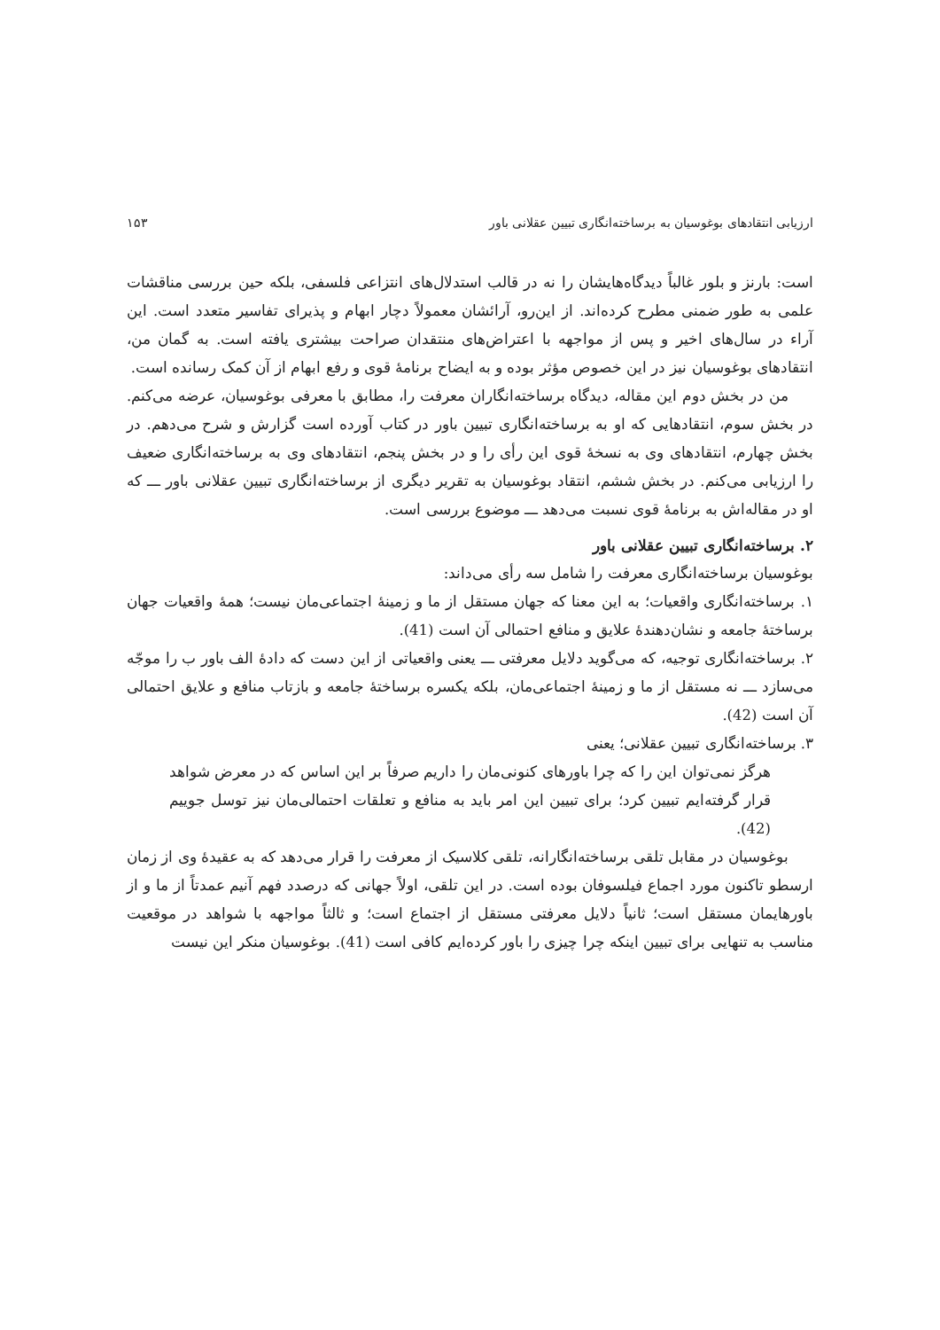ارزیابی انتقادهای بوغوسیان به برساخته‌انگاری تبیین عقلانی باور ۱۵۳
است: بارنز و بلور غالباً دیدگاه‌هایشان را نه در قالب استدلال‌های انتزاعی فلسفی، بلکه حین بررسی مناقشات علمی به طور ضمنی مطرح کرده‌اند. از این‌رو، آرائشان معمولاً دچار ابهام و پذیرای تفاسیر متعدد است. این آراء در سال‌های اخیر و پس از مواجهه با اعتراض‌های منتقدان صراحت بیشتری یافته است. به گمان من، انتقادهای بوغوسیان نیز در این خصوص مؤثر بوده و به ایضاح برنامهٔ قوی و رفع ابهام از آن کمک رسانده است.
من در بخش دوم این مقاله، دیدگاه برساخته‌انگاران معرفت را، مطابق با معرفی بوغوسیان، عرضه می‌کنم. در بخش سوم، انتقادهایی که او به برساخته‌انگاری تبیین باور در کتاب آورده است گزارش و شرح می‌دهم. در بخش چهارم، انتقادهای وی به نسخهٔ قوی این رأی را و در بخش پنجم، انتقادهای وی به برساخته‌انگاری ضعیف را ارزیابی می‌کنم. در بخش ششم، انتقاد بوغوسیان به تقریر دیگری از برساخته‌انگاری تبیین عقلانی باور ـــ که او در مقاله‌اش به برنامهٔ قوی نسبت می‌دهد ـــ موضوع بررسی است.
۲. برساخته‌انگاری تبیین عقلانی باور
بوغوسیان برساخته‌انگاری معرفت را شامل سه رأی می‌داند:
۱. برساخته‌انگاری واقعیات؛ به این معنا که جهان مستقل از ما و زمینهٔ اجتماعی‌مان نیست؛ همهٔ واقعیات جهان برساختهٔ جامعه و نشان‌دهندهٔ علایق و منافع احتمالی آن است (41).
۲. برساخته‌انگاری توجیه، که می‌گوید دلایل معرفتی ـــ یعنی واقعیاتی از این دست که دادهٔ الف باور ب را موجّه می‌سازد ـــ نه مستقل از ما و زمینهٔ اجتماعی‌مان، بلکه یکسره برساختهٔ جامعه و بازتاب منافع و علایق احتمالی آن است (42).
۳. برساخته‌انگاری تبیین عقلانی؛ یعنی
هرگز نمی‌توان این را که چرا باورهای کنونی‌مان را داریم صرفاً بر این اساس که در معرض شواهد قرار گرفته‌ایم تبیین کرد؛ برای تبیین این امر باید به منافع و تعلقات احتمالی‌مان نیز توسل جوییم (42).
بوغوسیان در مقابل تلقی برساخته‌انگارانه، تلقی کلاسیک از معرفت را قرار می‌دهد که به عقیدهٔ وی از زمان ارسطو تاکنون مورد اجماع فیلسوفان بوده است. در این تلقی، اولاً جهانی که درصدد فهم آنیم عمدتاً از ما و از باورهایمان مستقل است؛ ثانیاً دلایل معرفتی مستقل از اجتماع است؛ و ثالثاً مواجهه با شواهد در موقعیت مناسب به تنهایی برای تبیین اینکه چرا چیزی را باور کرده‌ایم کافی است (41). بوغوسیان منکر این نیست